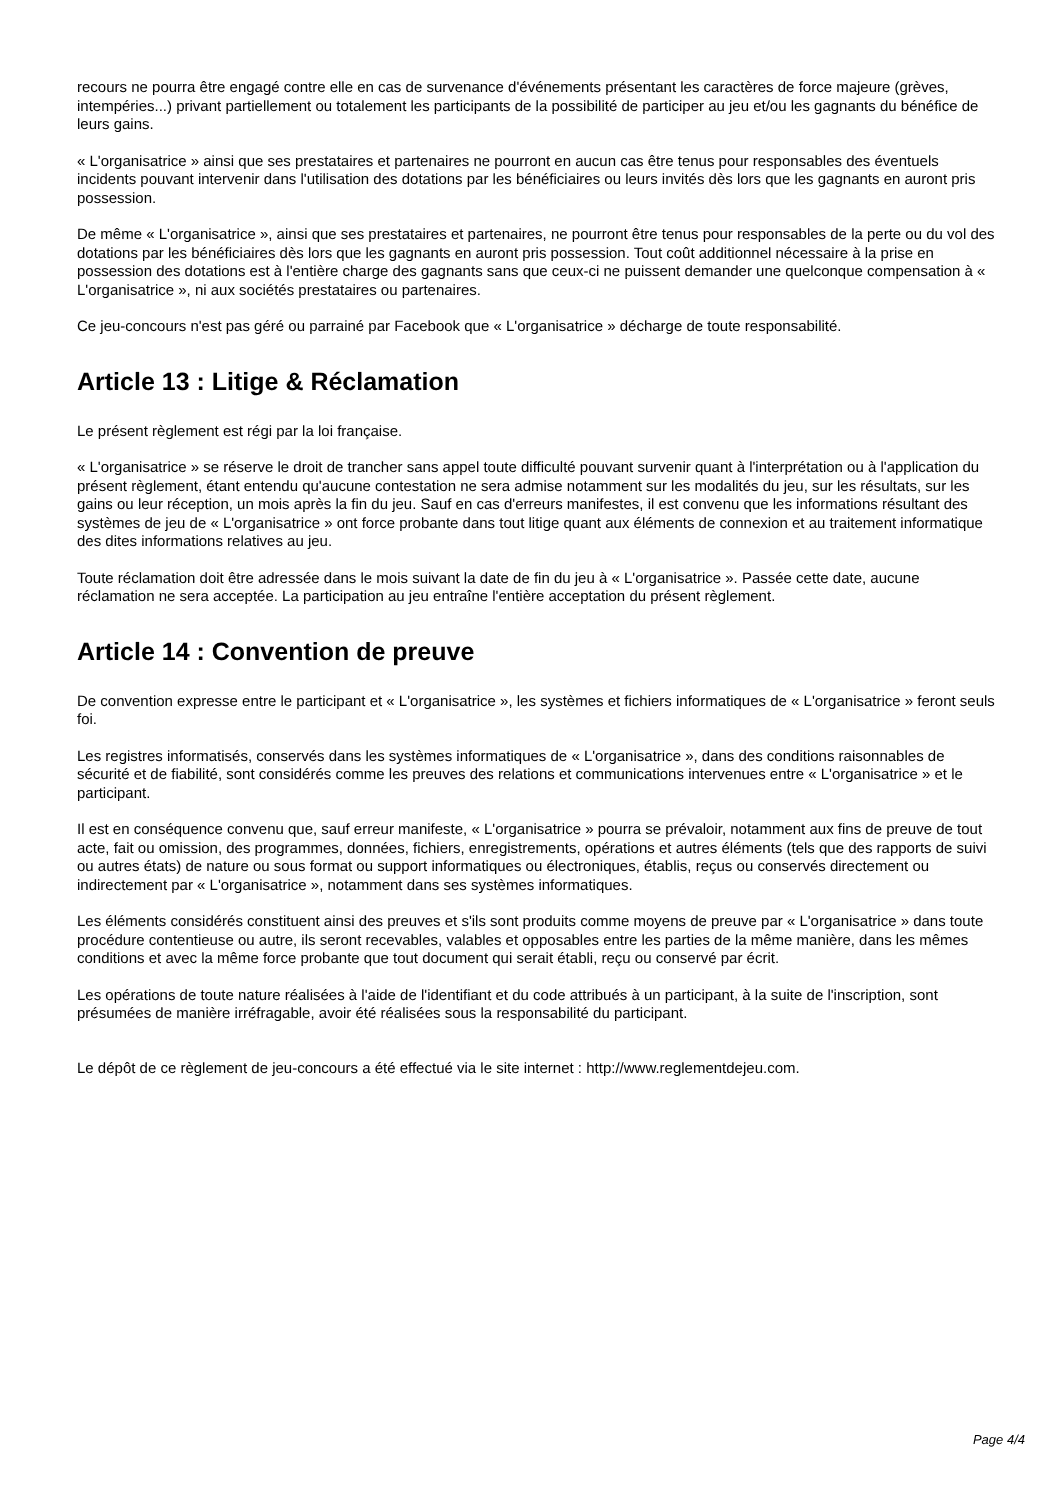recours ne pourra être engagé contre elle en cas de survenance d'événements présentant les caractères de force majeure (grèves, intempéries...) privant partiellement ou totalement les participants de la possibilité de participer au jeu et/ou les gagnants du bénéfice de leurs gains.
« L'organisatrice » ainsi que ses prestataires et partenaires ne pourront en aucun cas être tenus pour responsables des éventuels incidents pouvant intervenir dans l'utilisation des dotations par les bénéficiaires ou leurs invités dès lors que les gagnants en auront pris possession.
De même « L'organisatrice », ainsi que ses prestataires et partenaires, ne pourront être tenus pour responsables de la perte ou du vol des dotations par les bénéficiaires dès lors que les gagnants en auront pris possession. Tout coût additionnel nécessaire à la prise en possession des dotations est à l'entière charge des gagnants sans que ceux-ci ne puissent demander une quelconque compensation à « L'organisatrice », ni aux sociétés prestataires ou partenaires.
Ce jeu-concours n'est pas géré ou parrainé par Facebook que « L'organisatrice » décharge de toute responsabilité.
Article 13 : Litige & Réclamation
Le présent règlement est régi par la loi française.
« L'organisatrice » se réserve le droit de trancher sans appel toute difficulté pouvant survenir quant à l'interprétation ou à l'application du présent règlement, étant entendu qu'aucune contestation ne sera admise notamment sur les modalités du jeu, sur les résultats, sur les gains ou leur réception, un mois après la fin du jeu. Sauf en cas d'erreurs manifestes, il est convenu que les informations résultant des systèmes de jeu de « L'organisatrice » ont force probante dans tout litige quant aux éléments de connexion et au traitement informatique des dites informations relatives au jeu.
Toute réclamation doit être adressée dans le mois suivant la date de fin du jeu à « L'organisatrice ». Passée cette date, aucune réclamation ne sera acceptée. La participation au jeu entraîne l'entière acceptation du présent règlement.
Article 14 : Convention de preuve
De convention expresse entre le participant et « L'organisatrice », les systèmes et fichiers informatiques de « L'organisatrice » feront seuls foi.
Les registres informatisés, conservés dans les systèmes informatiques de « L'organisatrice », dans des conditions raisonnables de sécurité et de fiabilité, sont considérés comme les preuves des relations et communications intervenues entre « L'organisatrice » et le participant.
Il est en conséquence convenu que, sauf erreur manifeste, « L'organisatrice » pourra se prévaloir, notamment aux fins de preuve de tout acte, fait ou omission, des programmes, données, fichiers, enregistrements, opérations et autres éléments (tels que des rapports de suivi ou autres états) de nature ou sous format ou support informatiques ou électroniques, établis, reçus ou conservés directement ou indirectement par « L'organisatrice », notamment dans ses systèmes informatiques.
Les éléments considérés constituent ainsi des preuves et s'ils sont produits comme moyens de preuve par « L'organisatrice » dans toute procédure contentieuse ou autre, ils seront recevables, valables et opposables entre les parties de la même manière, dans les mêmes conditions et avec la même force probante que tout document qui serait établi, reçu ou conservé par écrit.
Les opérations de toute nature réalisées à l'aide de l'identifiant et du code attribués à un participant, à la suite de l'inscription, sont présumées de manière irréfragable, avoir été réalisées sous la responsabilité du participant.
Le dépôt de ce règlement de jeu-concours a été effectué via le site internet : http://www.reglementdejeu.com.
Page 4/4